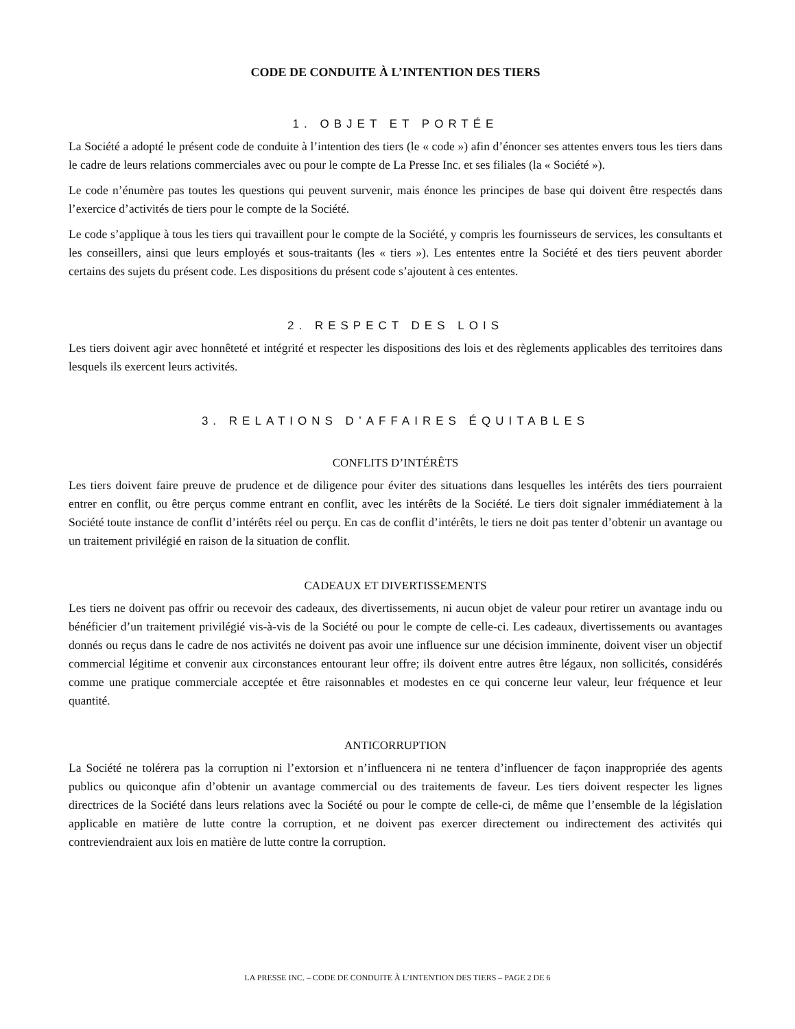CODE DE CONDUITE À L’INTENTION DES TIERS
1. OBJET ET PORTÉE
La Société a adopté le présent code de conduite à l’intention des tiers (le « code ») afin d’énoncer ses attentes envers tous les tiers dans le cadre de leurs relations commerciales avec ou pour le compte de La Presse Inc. et ses filiales (la « Société »).
Le code n’énumère pas toutes les questions qui peuvent survenir, mais énonce les principes de base qui doivent être respectés dans l’exercice d’activités de tiers pour le compte de la Société.
Le code s’applique à tous les tiers qui travaillent pour le compte de la Société, y compris les fournisseurs de services, les consultants et les conseillers, ainsi que leurs employés et sous-traitants (les « tiers »). Les ententes entre la Société et des tiers peuvent aborder certains des sujets du présent code. Les dispositions du présent code s’ajoutent à ces ententes.
2. RESPECT DES LOIS
Les tiers doivent agir avec honnêteté et intégrité et respecter les dispositions des lois et des règlements applicables des territoires dans lesquels ils exercent leurs activités.
3. RELATIONS D’AFFAIRES ÉQUITABLES
CONFLITS D’INTÉRÊTS
Les tiers doivent faire preuve de prudence et de diligence pour éviter des situations dans lesquelles les intérêts des tiers pourraient entrer en conflit, ou être perçus comme entrant en conflit, avec les intérêts de la Société. Le tiers doit signaler immédiatement à la Société toute instance de conflit d’intérêts réel ou perçu. En cas de conflit d’intérêts, le tiers ne doit pas tenter d’obtenir un avantage ou un traitement privilégié en raison de la situation de conflit.
CADEAUX ET DIVERTISSEMENTS
Les tiers ne doivent pas offrir ou recevoir des cadeaux, des divertissements, ni aucun objet de valeur pour retirer un avantage indu ou bénéficier d’un traitement privilégié vis-à-vis de la Société ou pour le compte de celle-ci. Les cadeaux, divertissements ou avantages donnés ou reçus dans le cadre de nos activités ne doivent pas avoir une influence sur une décision imminente, doivent viser un objectif commercial légitime et convenir aux circonstances entourant leur offre; ils doivent entre autres être légaux, non sollicités, considérés comme une pratique commerciale acceptée et être raisonnables et modestes en ce qui concerne leur valeur, leur fréquence et leur quantité.
ANTICORRUPTION
La Société ne tolérera pas la corruption ni l’extorsion et n’influencera ni ne tentera d’influencer de façon inappropriée des agents publics ou quiconque afin d’obtenir un avantage commercial ou des traitements de faveur. Les tiers doivent respecter les lignes directrices de la Société dans leurs relations avec la Société ou pour le compte de celle-ci, de même que l’ensemble de la législation applicable en matière de lutte contre la corruption, et ne doivent pas exercer directement ou indirectement des activités qui contreviendraient aux lois en matière de lutte contre la corruption.
LA PRESSE INC. – CODE DE CONDUITE À L’INTENTION DES TIERS – PAGE 2 DE 6